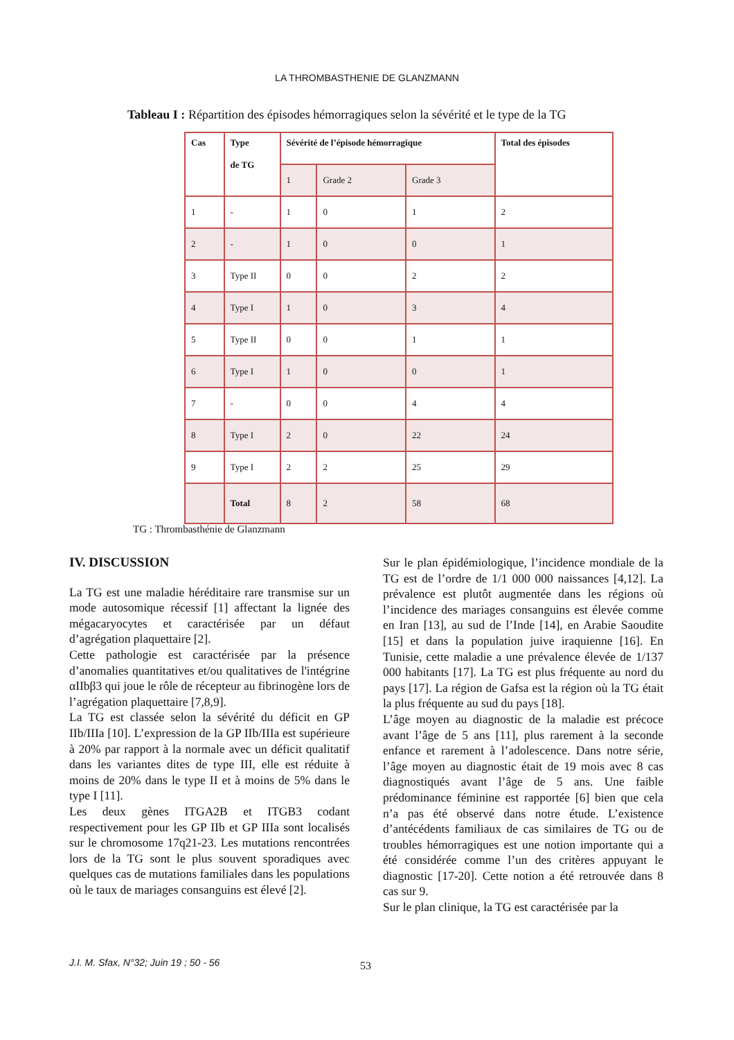LA THROMBASTHENIE DE GLANZMANN
Tableau I : Répartition des épisodes hémorragiques selon la sévérité et le type de la TG
| Cas | Type de TG | Sévérité de l’épisode hémorragique | | | Total des épisodes |
| --- | --- | --- | --- | --- | --- |
| | | 1 | Grade 2 | Grade 3 | |
| 1 | - | 1 | 0 | 1 | 2 |
| 2 | - | 1 | 0 | 0 | 1 |
| 3 | Type II | 0 | 0 | 2 | 2 |
| 4 | Type I | 1 | 0 | 3 | 4 |
| 5 | Type II | 0 | 0 | 1 | 1 |
| 6 | Type I | 1 | 0 | 0 | 1 |
| 7 | - | 0 | 0 | 4 | 4 |
| 8 | Type I | 2 | 0 | 22 | 24 |
| 9 | Type I | 2 | 2 | 25 | 29 |
| | Total | 8 | 2 | 58 | 68 |
TG : Thrombasthénie de Glanzmann
IV. DISCUSSION
La TG est une maladie héréditaire rare transmise sur un mode autosomique récessif [1] affectant la lignée des mégacaryocytes et caractérisée par un défaut d’agrégation plaquettaire [2].
Cette pathologie est caractérisée par la présence d’anomalies quantitatives et/ou qualitatives de l'intégrine αIIbβ3 qui joue le rôle de récepteur au fibrinogène lors de l’agrégation plaquettaire [7,8,9].
La TG est classée selon la sévérité du déficit en GP IIb/IIIa [10]. L’expression de la GP IIb/IIIa est supérieure à 20% par rapport à la normale avec un déficit qualitatif dans les variantes dites de type III, elle est réduite à moins de 20% dans le type II et à moins de 5% dans le type I [11].
Les deux gènes ITGA2B et ITGB3 codant respectivement pour les GP IIb et GP IIIa sont localisés sur le chromosome 17q21-23. Les mutations rencontrées lors de la TG sont le plus souvent sporadiques avec quelques cas de mutations familiales dans les populations où le taux de mariages consanguins est élevé [2].
Sur le plan épidémiologique, l’incidence mondiale de la TG est de l’ordre de 1/1 000 000 naissances [4,12]. La prévalence est plutôt augmentée dans les régions où l’incidence des mariages consanguins est élevée comme en Iran [13], au sud de l’Inde [14], en Arabie Saoudite [15] et dans la population juive iraquienne [16]. En Tunisie, cette maladie a une prévalence élevée de 1/137 000 habitants [17]. La TG est plus fréquente au nord du pays [17]. La région de Gafsa est la région où la TG était la plus fréquente au sud du pays [18].
L’âge moyen au diagnostic de la maladie est précoce avant l’âge de 5 ans [11], plus rarement à la seconde enfance et rarement à l’adolescence. Dans notre série, l’âge moyen au diagnostic était de 19 mois avec 8 cas diagnostiqués avant l’âge de 5 ans. Une faible prédominance féminine est rapportée [6] bien que cela n’a pas été observé dans notre étude. L’existence d’antécédents familiaux de cas similaires de TG ou de troubles hémorragiques est une notion importante qui a été considérée comme l’un des critères appuyant le diagnostic [17-20]. Cette notion a été retrouvée dans 8 cas sur 9.
Sur le plan clinique, la TG est caractérisée par la
J.I. M. Sfax, N°32; Juin 19 ; 50 - 56
53